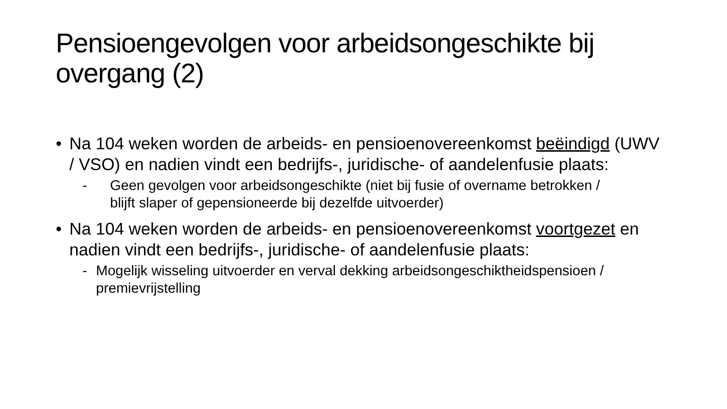Pensioengevolgen voor arbeidsongeschikte bij overgang (2)
• Na 104 weken worden de arbeids- en pensioenovereenkomst beëindigd (UWV / VSO) en nadien vindt een bedrijfs-, juridische- of aandelenfusie plaats:
- Geen gevolgen voor arbeidsongeschikte (niet bij fusie of overname betrokken / blijft slaper of gepensioneerde bij dezelfde uitvoerder)
• Na 104 weken worden de arbeids- en pensioenovereenkomst voortgezet en nadien vindt een bedrijfs-, juridische- of aandelenfusie plaats:
- Mogelijk wisseling uitvoerder en verval dekking arbeidsongeschiktheidspensioen / premievrijstelling